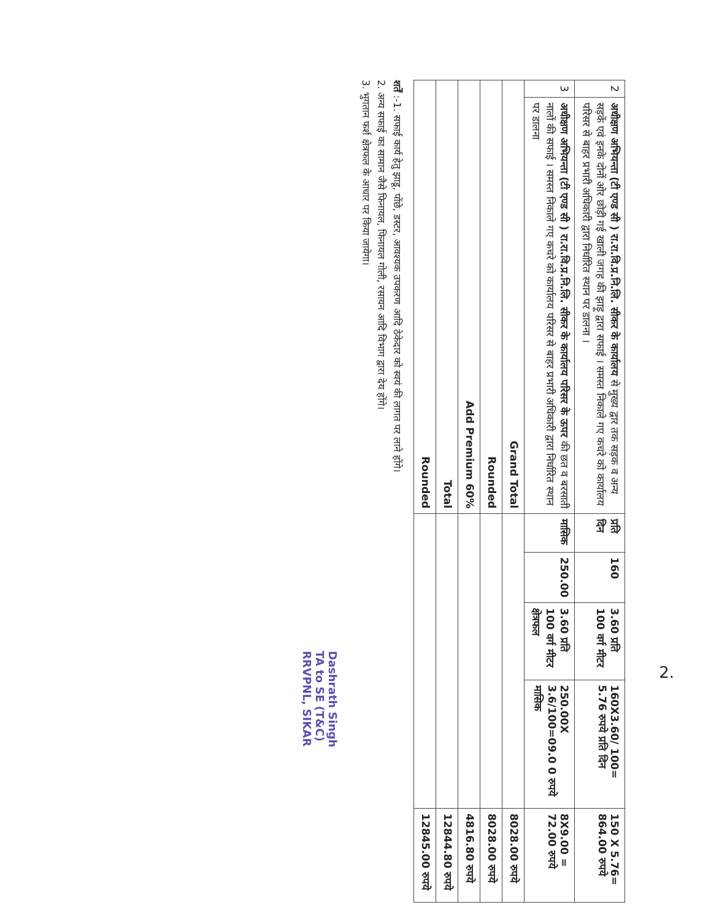| 2 | अधीक्षण अभियन्ता (टी एण्ड सी ) रा.रा.वि.प्र.नि.लि. सीकर के कार्यालय से मुख्य द्वार तक सड़क व अन्य सड़कें एवं इनके दोनों ओर छोड़ी गई खाली जगह की झाड़ू द्वारा सफाई । समस्त निकाले गए कचरे को कार्यालय परिसर से बाहर प्रभारी अधिकारी द्वारा निर्धारित स्थान पर डालना । | प्रति दिन | 160 | 3.60 प्रति 100 वर्ग मीटर | 160X3.60/ 100= 5.76 रुपये प्रति दिन | 150 X 5.76= 864.00 रुपये |
| 3 | अधीक्षण अभियन्ता (टी एण्ड सी ) रा.रा.वि.प्र.नि.लि. सीकर के कार्यालय परिसर के ऊपर की छत व बरसाती नालों की सफाई । समस्त निकाले गए कचरे को कार्यालय परिसर से बाहर प्रभारी अधिकारी द्वारा निर्धारित स्थान पर डालना | मासिक | 250.00 | 3.60 प्रति 100 वर्ग मीटर क्षेत्रफल | 250.00X 3.6/100=09.0 0 रुपये मासिक | 8X9.00 = 72.00 रुपये |
| Grand Total | | | | | | 8028.00 रुपये |
| Rounded | | | | | | 8028.00 रुपये |
| Add Premium 60% | | | | | | 4816.80 रुपये |
| Total | | | | | | 12844.80 रुपये |
| Rounded | | | | | | 12845.00 रुपये |
शर्तें :-1. सफाई कार्य हेतु झाडू, पोंछे, डस्टर, आवश्यक उपकरण आदि ठेकेदार को स्वयं की लागत पर लाने होंगे।
2. अन्य सफाई का सामान जैसे फिनायल, फिनायल गोली, रसायन आदि विभाग द्वारा देय होंगे।
3. भुगतान फर्श क्षेत्रफल के आधार पर किया जायेगा।
Dashrath Singh
TA to SE (T&C)
RRVPNL, SIKAR
2.